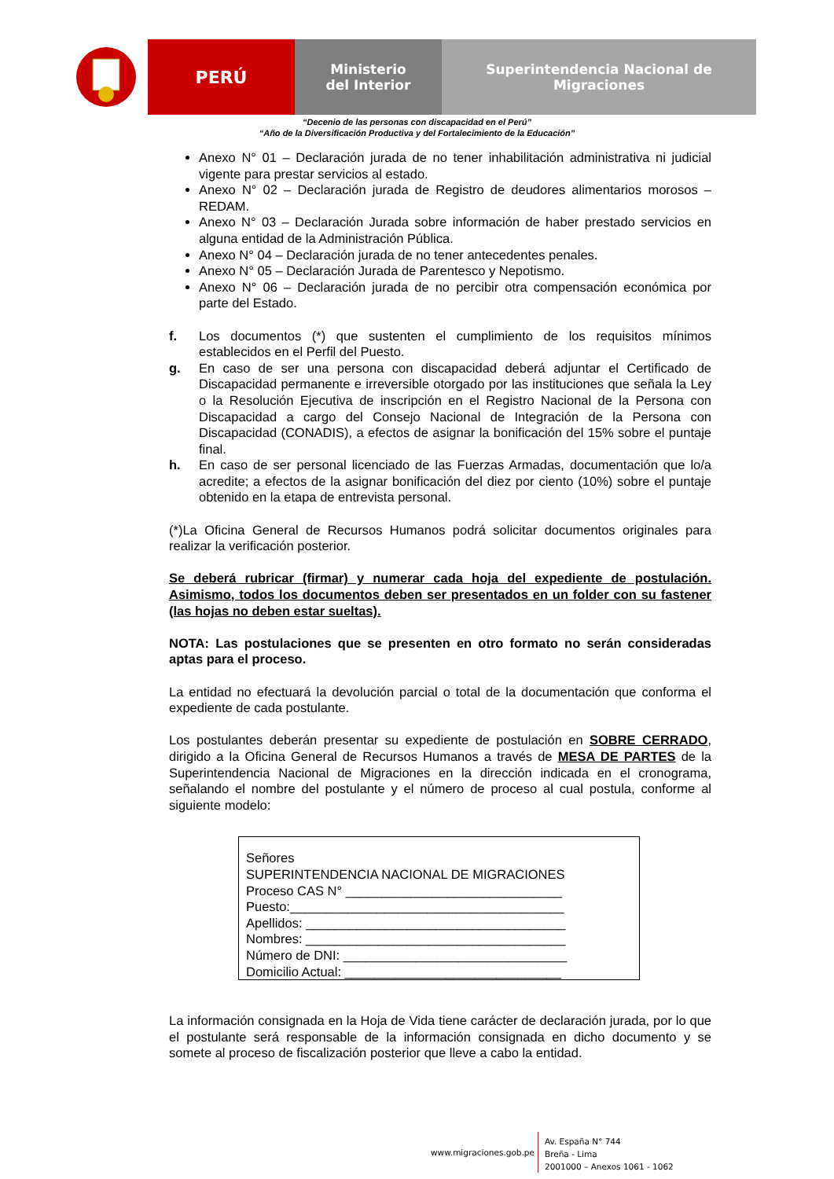PERÚ
Ministerio
del Interior
Superintendencia Nacional de Migraciones
“Decenio de las personas con discapacidad en el Perú”
“Año de la Diversificación Productiva y del Fortalecimiento de la Educación”
Anexo N° 01 – Declaración jurada de no tener inhabilitación administrativa ni judicial vigente para prestar servicios al estado.
Anexo N° 02 – Declaración jurada de Registro de deudores alimentarios morosos – REDAM.
Anexo N° 03 – Declaración Jurada sobre información de haber prestado servicios en alguna entidad de la Administración Pública.
Anexo N° 04 – Declaración jurada de no tener antecedentes penales.
Anexo N° 05 – Declaración Jurada de Parentesco y Nepotismo.
Anexo N° 06 – Declaración jurada de no percibir otra compensación económica por parte del Estado.
f. Los documentos (*) que sustenten el cumplimiento de los requisitos mínimos establecidos en el Perfil del Puesto.
g. En caso de ser una persona con discapacidad deberá adjuntar el Certificado de Discapacidad permanente e irreversible otorgado por las instituciones que señala la Ley o la Resolución Ejecutiva de inscripción en el Registro Nacional de la Persona con Discapacidad a cargo del Consejo Nacional de Integración de la Persona con Discapacidad (CONADIS), a efectos de asignar la bonificación del 15% sobre el puntaje final.
h. En caso de ser personal licenciado de las Fuerzas Armadas, documentación que lo/a acredite; a efectos de la asignar bonificación del diez por ciento (10%) sobre el puntaje obtenido en la etapa de entrevista personal.
(*)La Oficina General de Recursos Humanos podrá solicitar documentos originales para realizar la verificación posterior.
Se deberá rubricar (firmar) y numerar cada hoja del expediente de postulación. Asimismo, todos los documentos deben ser presentados en un folder con su fastener (las hojas no deben estar sueltas).
NOTA: Las postulaciones que se presenten en otro formato no serán consideradas aptas para el proceso.
La entidad no efectuará la devolución parcial o total de la documentación que conforma el expediente de cada postulante.
Los postulantes deberán presentar su expediente de postulación en SOBRE CERRADO, dirigido a la Oficina General de Recursos Humanos a través de MESA DE PARTES de la Superintendencia Nacional de Migraciones en la dirección indicada en el cronograma, señalando el nombre del postulante y el número de proceso al cual postula, conforme al siguiente modelo:
Señores
SUPERINTENDENCIA NACIONAL DE MIGRACIONES
Proceso CAS N° ______________________________
Puesto:______________________________________
Apellidos: ____________________________________
Nombres: ____________________________________
Número de DNI: _______________________________
Domicilio Actual: ______________________________
La información consignada en la Hoja de Vida tiene carácter de declaración jurada, por lo que el postulante será responsable de la información consignada en dicho documento y se somete al proceso de fiscalización posterior que lleve a cabo la entidad.
www.migraciones.gob.pe
Av. España N° 744
Breña - Lima
2001000 – Anexos 1061 - 1062